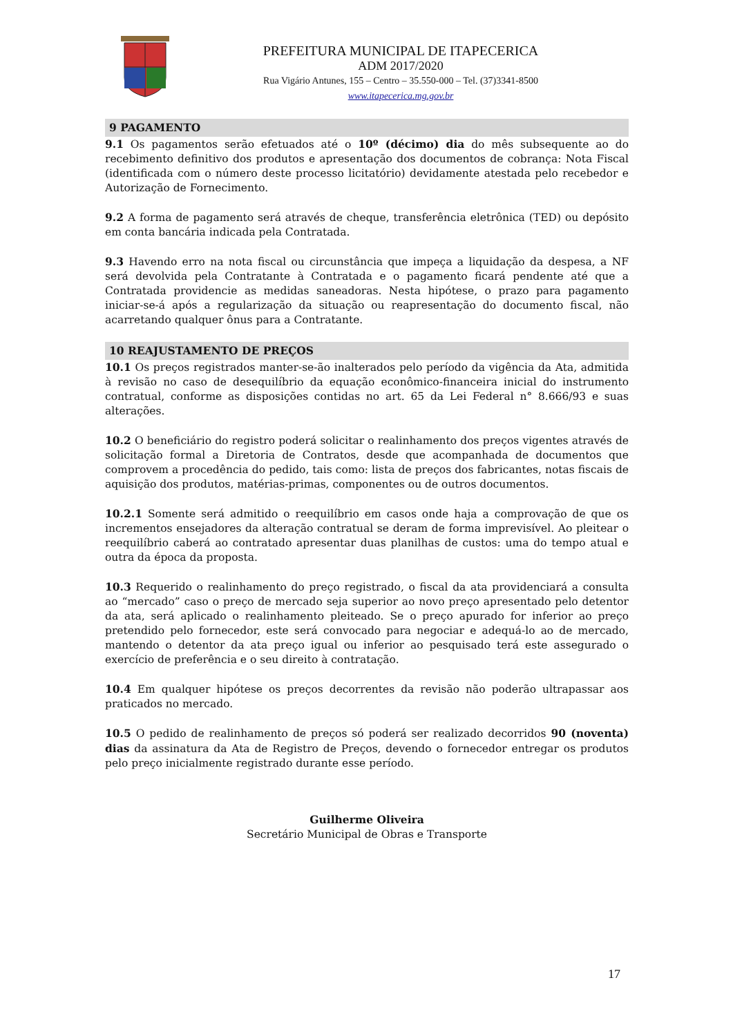PREFEITURA MUNICIPAL DE ITAPECERICA
ADM 2017/2020
Rua Vigário Antunes, 155 – Centro – 35.550-000 – Tel. (37)3341-8500
www.itapecerica.mg.gov.br
9 PAGAMENTO
9.1 Os pagamentos serão efetuados até o 10º (décimo) dia do mês subsequente ao do recebimento definitivo dos produtos e apresentação dos documentos de cobrança: Nota Fiscal (identificada com o número deste processo licitatório) devidamente atestada pelo recebedor e Autorização de Fornecimento.
9.2 A forma de pagamento será através de cheque, transferência eletrônica (TED) ou depósito em conta bancária indicada pela Contratada.
9.3 Havendo erro na nota fiscal ou circunstância que impeça a liquidação da despesa, a NF será devolvida pela Contratante à Contratada e o pagamento ficará pendente até que a Contratada providencie as medidas saneadoras. Nesta hipótese, o prazo para pagamento iniciar-se-á após a regularização da situação ou reapresentação do documento fiscal, não acarretando qualquer ônus para a Contratante.
10 REAJUSTAMENTO DE PREÇOS
10.1 Os preços registrados manter-se-ão inalterados pelo período da vigência da Ata, admitida à revisão no caso de desequilíbrio da equação econômico-financeira inicial do instrumento contratual, conforme as disposições contidas no art. 65 da Lei Federal n° 8.666/93 e suas alterações.
10.2 O beneficiário do registro poderá solicitar o realinhamento dos preços vigentes através de solicitação formal a Diretoria de Contratos, desde que acompanhada de documentos que comprovem a procedência do pedido, tais como: lista de preços dos fabricantes, notas fiscais de aquisição dos produtos, matérias-primas, componentes ou de outros documentos.
10.2.1 Somente será admitido o reequilíbrio em casos onde haja a comprovação de que os incrementos ensejadores da alteração contratual se deram de forma imprevisível. Ao pleitear o reequilíbrio caberá ao contratado apresentar duas planilhas de custos: uma do tempo atual e outra da época da proposta.
10.3 Requerido o realinhamento do preço registrado, o fiscal da ata providenciará a consulta ao “mercado” caso o preço de mercado seja superior ao novo preço apresentado pelo detentor da ata, será aplicado o realinhamento pleiteado. Se o preço apurado for inferior ao preço pretendido pelo fornecedor, este será convocado para negociar e adequá-lo ao de mercado, mantendo o detentor da ata preço igual ou inferior ao pesquisado terá este assegurado o exercício de preferência e o seu direito à contratação.
10.4 Em qualquer hipótese os preços decorrentes da revisão não poderão ultrapassar aos praticados no mercado.
10.5 O pedido de realinhamento de preços só poderá ser realizado decorridos 90 (noventa) dias da assinatura da Ata de Registro de Preços, devendo o fornecedor entregar os produtos pelo preço inicialmente registrado durante esse período.
Guilherme Oliveira
Secretário Municipal de Obras e Transporte
17